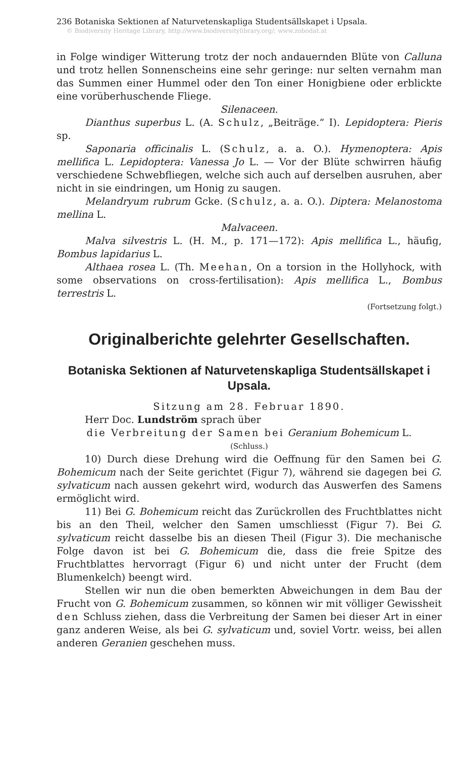236 Botaniska Sektionen af Naturvetenskapliga Studentsällskapet i Upsala.
© Biodiversity Heritage Library, http://www.biodiversitylibrary.org/; www.zobodat.at
in Folge windiger Witterung trotz der noch andauernden Blüte von Calluna und trotz hellen Sonnenscheins eine sehr geringe: nur selten vernahm man das Summen einer Hummel oder den Ton einer Honigbiene oder erblickte eine vorüberhuschende Fliege.
Silenaceen.
Dianthus superbus L. (A. Schulz, „Beiträge.“ I). Lepidoptera: Pieris sp.
Saponaria officinalis L. (Schulz, a. a. O.). Hymenoptera: Apis mellifica L. Lepidoptera: Vanessa Jo L. — Vor der Blüte schwirren häufig verschiedene Schwebfliegen, welche sich auch auf derselben ausruhen, aber nicht in sie eindringen, um Honig zu saugen.
Melandryum rubrum Gcke. (Schulz, a. a. O.). Diptera: Melanostoma mellina L.
Malvaceen.
Malva silvestris L. (H. M., p. 171—172): Apis mellifica L., häufig, Bombus lapidarius L.
Althaea rosea L. (Th. Meehan, On a torsion in the Hollyhock, with some observations on cross-fertilisation): Apis mellifica L., Bombus terrestris L.
(Fortsetzung folgt.)
Originalberichte gelehrter Gesellschaften.
Botaniska Sektionen af Naturvetenskapliga Studentsällskapet i Upsala.
Sitzung am 28. Februar 1890.
Herr Doc. Lundström sprach über
die Verbreitung der Samen bei Geranium Bohemicum L.
(Schluss.)
10) Durch diese Drehung wird die Oeffnung für den Samen bei G. Bohemicum nach der Seite gerichtet (Figur 7), während sie dagegen bei G. sylvaticum nach aussen gekehrt wird, wodurch das Auswerfen des Samens ermöglicht wird.
11) Bei G. Bohemicum reicht das Zurückrollen des Fruchtblattes nicht bis an den Theil, welcher den Samen umschliesst (Figur 7). Bei G. sylvaticum reicht dasselbe bis an diesen Theil (Figur 3). Die mechanische Folge davon ist bei G. Bohemicum die, dass die freie Spitze des Fruchtblattes hervorragt (Figur 6) und nicht unter der Frucht (dem Blumenkelch) beengt wird.
Stellen wir nun die oben bemerkten Abweichungen in dem Bau der Frucht von G. Bohemicum zusammen, so können wir mit völliger Gewissheit den Schluss ziehen, dass die Verbreitung der Samen bei dieser Art in einer ganz anderen Weise, als bei G. sylvaticum und, soviel Vortr. weiss, bei allen anderen Geranien geschehen muss.